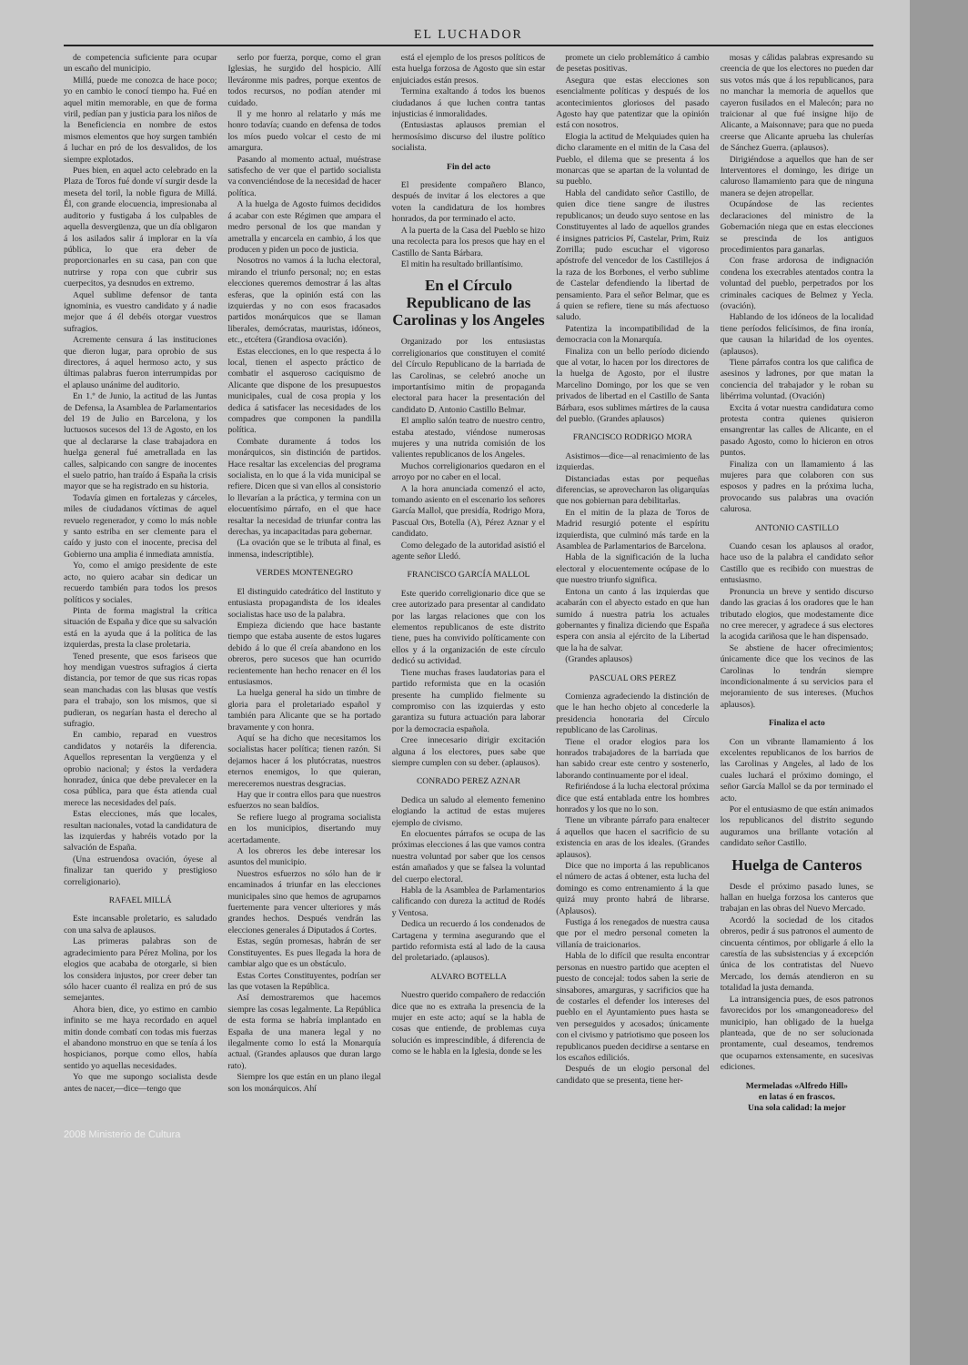EL LUCHADOR
de competencia suficiente para ocupar un escaño del municipio.
Millá, puede me conozca de hace poco; yo en cambio le conocí tiempo ha. Fué en aquel mitin memorable, en que de forma viril, pedían pan y justicia para los niños de la Beneficiencia en nombre de estos mismos elementos que hoy surgen también á luchar en pró de los desvalidos, de los siempre explotados.
Pues bien, en aquel acto celebrado en la Plaza de Toros fué donde ví surgir desde la meseta del toril, la noble figura de Millá. Él, con grande elocuencia, impresionaba al auditorio y fustigaba á los culpables de aquella desvergüenza, que un día obligaron á los asilados salir á implorar en la vía pública, lo que era deber de proporcionarles en su casa, pan con que nutrirse y ropa con que cubrir sus cuerpecitos, ya desnudos en extremo.
Aquel sublime defensor de tanta ignominia, es vuestro candidato y á nadie mejor que á él debéis otorgar vuestros sufragios.
Acremente censura á las instituciones que dieron lugar, para oprobio de sus directores, á aquel hermoso acto, y sus últimas palabras fueron interrumpidas por el aplauso unánime del auditorio.
En 1.º de Junio, la actitud de las Juntas de Defensa, la Asamblea de Parlamentarios del 19 de Julio en Barcelona, y los luctuosos sucesos del 13 de Agosto, en los que al declararse la clase trabajadora en huelga general fué ametrallada en las calles, salpicando con sangre de inocentes el suelo patrio, han traído á España la crisis mayor que se ha registrado en su historia.
Todavía gimen en fortalezas y cárceles, miles de ciudadanos víctimas de aquel revuelo regenerador, y como lo más noble y santo estriba en ser clemente para el caído y justo con el inocente, precisa del Gobierno una amplia é inmediata amnistía.
Yo, como el amigo presidente de este acto, no quiero acabar sin dedicar un recuerdo también para todos los presos políticos y sociales.
Pinta de forma magistral la crítica situación de España y dice que su salvación está en la ayuda que á la política de las izquierdas, presta la clase proletaria.
Tened presente, que esos fariseos que hoy mendigan vuestros sufragios á cierta distancia, por temor de que sus ricas ropas sean manchadas con las blusas que vestís para el trabajo, son los mismos, que si pudieran, os negarían hasta el derecho al sufragio.
En cambio, reparad en vuestros candidatos y notaréis la diferencia. Aquellos representan la vergüenza y el oprobio nacional; y éstos la verdadera honradez, única que debe prevalecer en la cosa pública, para que ésta atienda cual merece las necesidades del país.
Estas elecciones, más que locales, resultan nacionales, votad la candidatura de las izquierdas y habréis votado por la salvación de España.
(Una estruendosa ovación, óyese al finalizar tan querido y prestigioso correligionario).
RAFAEL MILLÁ
Este incansable proletario, es saludado con una salva de aplausos.
Las primeras palabras son de agradecimiento para Pérez Molina, por los elogios que acababa de otorgarle, si bien los considera injustos, por creer deber tan sólo hacer cuanto él realiza en pró de sus semejantes.
Ahora bien, dice, yo estimo en cambio infinito se me haya recordado en aquel mitin donde combatí con todas mis fuerzas el abandono monstruo en que se tenía á los hospicianos, porque como ellos, había sentido yo aquellas necesidades.
Yo que me supongo socialista desde antes de nacer,—dice—tengo que
serlo por fuerza, porque, como el gran Iglesias, he surgido del hospicio. Allí lleváronme mis padres, porque exentos de todos recursos, no podían atender mi cuidado.
Il y me honro al relatarlo y más me honro todavía; cuando en defensa de todos los míos puedo volcar el cesto de mi amargura.
Pasando al momento actual, muéstrase satisfecho de ver que el partido socialista va convenciéndose de la necesidad de hacer política.
A la huelga de Agosto fuimos decididos á acabar con este Régimen que ampara el medro personal de los que mandan y ametralla y encarcela en cambio, á los que producen y piden un poco de justicia.
Nosotros no vamos á la lucha electoral, mirando el triunfo personal; no; en estas elecciones queremos demostrar á las altas esferas, que la opinión está con las izquierdas y no con esos fracasados partidos monárquicos que se llaman liberales, demócratas, mauristas, idóneos, etc., etcétera (Grandiosa ovación).
Estas elecciones, en lo que respecta á lo local, tienen el aspecto práctico de combatir el asqueroso caciquismo de Alicante que dispone de los presupuestos municipales, cual de cosa propia y los dedica á satisfacer las necesidades de los compadres que componen la pandilla política.
Combate duramente á todos los monárquicos, sin distinción de partidos. Hace resaltar las excelencias del programa socialista, en lo que á la vida municipal se refiere. Dicen que si van ellos al consistorio lo llevarían a la práctica, y termina con un elocuentísimo párrafo, en el que hace resaltar la necesidad de triunfar contra las derechas, ya incapacitadas para gobernar.
(La ovación que se le tributa al final, es inmensa, indescriptible).
VERDES MONTENEGRO
El distinguido catedrático del Instituto y entusiasta propagandista de los ideales socialistas hace uso de la palabra.
Empieza diciendo que hace bastante tiempo que estaba ausente de estos lugares debido á lo que él creía abandono en los obreros, pero sucesos que han ocurrido recientemente han hecho renacer en él los entusiasmos.
La huelga general ha sido un timbre de gloria para el proletariado español y también para Alicante que se ha portado bravamente y con honra.
Aquí se ha dicho que necesitamos los socialistas hacer política; tienen razón. Si dejamos hacer á los plutócratas, nuestros eternos enemigos, lo que quieran, mereceremos nuestras desgracias.
Hay que ir contra ellos para que nuestros esfuerzos no sean baldíos.
Se refiere luego al programa socialista en los municipios, disertando muy acertadamente.
A los obreros les debe interesar los asuntos del municipio.
Nuestros esfuerzos no sólo han de ir encaminados á triunfar en las elecciones municipales sino que hemos de agruparnos fuertemente para vencer ulteriores y más grandes hechos. Después vendrán las elecciones generales á Diputados á Cortes.
Estas, según promesas, habrán de ser Constituyentes. Es pues llegada la hora de cambiar algo que es un obstáculo.
Estas Cortes Constituyentes, podrían ser las que votasen la República.
Así demostraremos que hacemos siempre las cosas legalmente. La República de esta forma se habría implantado en España de una manera legal y no ilegalmente como lo está la Monarquía actual. (Grandes aplausos que duran largo rato).
Siempre los que están en un plano ilegal son los monárquicos. Ahí
está el ejemplo de los presos políticos de esta huelga forzosa de Agosto que sin estar enjuiciados están presos.
Termina exaltando á todos los buenos ciudadanos á que luchen contra tantas injusticias é inmoralidades.
(Entusiastas aplausos premian el hermosísimo discurso del ilustre político socialista.
Fin del acto
El presidente compañero Blanco, después de invitar á los electores a que voten la candidatura de los hombres honrados, da por terminado el acto.
A la puerta de la Casa del Pueblo se hizo una recolecta para los presos que hay en el Castillo de Santa Bárbara.
El mitin ha resultado brillantísimo.
En el Círculo Republicano de las Carolinas y los Angeles
Organizado por los entusiastas correligionarios que constituyen el comité del Círculo Republicano de la barriada de las Carolinas, se celebró anoche un importantísimo mitin de propaganda electoral para hacer la presentación del candidato D. Antonio Castillo Belmar.
El amplio salón teatro de nuestro centro, estaba atestado, viéndose numerosas mujeres y una nutrida comisión de los valientes republicanos de los Angeles.
Muchos correligionarios quedaron en el arroyo por no caber en el local.
A la hora anunciada comenzó el acto, tomando asiento en el escenario los señores García Mallol, que presidía, Rodrigo Mora, Pascual Ors, Botella (A), Pérez Aznar y el candidato.
Como delegado de la autoridad asistió el agente señor Lledó.
FRANCISCO GARCÍA MALLOL
Este querido correligionario dice que se cree autorizado para presentar al candidato por las largas relaciones que con los elementos republicanos de este distrito tiene, pues ha convivido políticamente con ellos y á la organización de este círculo dedicó su actividad.
Tiene muchas frases laudatorias para el partido reformista que en la ocasión presente ha cumplido fielmente su compromiso con las izquierdas y esto garantiza su futura actuación para laborar por la democracia española.
Cree innecesario dirigir excitación alguna á los electores, pues sabe que siempre cumplen con su deber. (aplausos).
CONRADO PEREZ AZNAR
Dedica un saludo al elemento femenino elogiando la actitud de estas mujeres ejemplo de civismo.
En elocuentes párrafos se ocupa de las próximas elecciones á las que vamos contra nuestra voluntad por saber que los censos están amañados y que se falsea la voluntad del cuerpo electoral.
Habla de la Asamblea de Parlamentarios calificando con dureza la actitud de Rodés y Ventosa.
Dedica un recuerdo á los condenados de Cartagena y termina asegurando que el partido reformista está al lado de la causa del proletariado. (aplausos).
ALVARO BOTELLA
Nuestro querido compañero de redacción dice que no es extraña la presencia de la mujer en este acto; aquí se la habla de cosas que entiende, de problemas cuya solución es imprescindible, á diferencia de como se le habla en la Iglesia, donde se les
promete un cielo problemático á cambio de pesetas positivas.
Asegura que estas elecciones son esencialmente políticas y después de los acontecimientos gloriosos del pasado Agosto hay que patentizar que la opinión está con nosotros.
Elogia la actitud de Melquiades quien ha dicho claramente en el mitin de la Casa del Pueblo, el dilema que se presenta á los monarcas que se apartan de la voluntad de su pueblo.
Habla del candidato señor Castillo, de quien dice tiene sangre de ilustres republicanos; un deudo suyo sentose en las Constituyentes al lado de aquellos grandes é insignes patricios Pí, Castelar, Prim, Ruiz Zorrilla; pudo escuchar el vigoroso apóstrofe del vencedor de los Castillejos á la raza de los Borbones, el verbo sublime de Castelar defendiendo la libertad de pensamiento. Para el señor Belmar, que es á quien se refiere, tiene su más afectuoso saludo.
Patentiza la incompatibilidad de la democracia con la Monarquía.
Finaliza con un bello período diciendo que al votar, lo hacen por los directores de la huelga de Agosto, por el ilustre Marcelino Domingo, por los que se ven privados de libertad en el Castillo de Santa Bárbara, esos sublimes mártires de la causa del pueblo. (Grandes aplausos)
FRANCISCO RODRIGO MORA
Asistimos—dice—al renacimiento de las izquierdas.
Distanciadas estas por pequeñas diferencias, se aprovecharon las oligarquías que nos gobiernan para debilitarlas.
En el mitin de la plaza de Toros de Madrid resurgió potente el espíritu izquierdista, que culminó más tarde en la Asamblea de Parlamentarios de Barcelona.
Habla de la significación de la lucha electoral y elocuentemente ocúpase de lo que nuestro triunfo significa.
Entona un canto á las izquierdas que acabarán con el abyecto estado en que han sumido á nuestra patria los actuales gobernantes y finaliza diciendo que España espera con ansia al ejército de la Libertad que la ha de salvar.
(Grandes aplausos)
PASCUAL ORS PEREZ
Comienza agradeciendo la distinción de que le han hecho objeto al concederle la presidencia honoraria del Círculo republicano de las Carolinas.
Tiene el orador elogios para los honrados trabajadores de la barriada que han sabido crear este centro y sostenerlo, laborando continuamente por el ideal.
Refiriéndose á la lucha electoral próxima dice que está entablada entre los hombres honrados y los que no lo son.
Tiene un vibrante párrafo para enaltecer á aquellos que hacen el sacrificio de su existencia en aras de los ideales. (Grandes aplausos).
Dice que no importa á las republicanos el número de actas á obtener, esta lucha del domingo es como entrenamiento á la que quizá muy pronto habrá de librarse. (Aplausos).
Fustiga á los renegados de nuestra causa que por el medro personal cometen la villanía de traicionarios.
Habla de lo difícil que resulta encontrar personas en nuestro partido que acepten el puesto de concejal: todos saben la serie de sinsabores, amarguras, y sacrificios que ha de costarles el defender los intereses del pueblo en el Ayuntamiento pues hasta se ven perseguidos y acosados; únicamente con el civismo y patriotismo que poseen los republicanos pueden decidirse a sentarse en los escaños ediliciós.
Después de un elogio personal del candidato que se presenta, tiene her-
mosas y cálidas palabras expresando su creencia de que los electores no pueden dar sus votos más que á los republicanos, para no manchar la memoria de aquellos que cayeron fusilados en el Malecón; para no traicionar al que fué insigne hijo de Alicante, a Maisonnave; para que no pueda creerse que Alicante aprueba las chulerías de Sánchez Guerra. (aplausos).
Dirigiéndose a aquellos que han de ser Interventores el domingo, les dirige un caluroso llamamiento para que de ninguna manera se dejen atropellar.
Ocupándose de las recientes declaraciones del ministro de la Gobernación niega que en estas elecciones se prescinda de los antiguos procedimientos para ganarlas.
Con frase ardorosa de indignación condena los execrables atentados contra la voluntad del pueblo, perpetrados por los criminales caciques de Belmez y Yecla. (ovación).
Hablando de los idóneos de la localidad tiene períodos felicísimos, de fina ironía, que causan la hilaridad de los oyentes. (aplausos).
Tiene párrafos contra los que califica de asesinos y ladrones, por que matan la conciencia del trabajador y le roban su libérrima voluntad. (Ovación)
Excita á votar nuestra candidatura como protesta contra quienes quisieron ensangrentar las calles de Alicante, en el pasado Agosto, como lo hicieron en otros puntos.
Finaliza con un llamamiento á las mujeres para que colaboren con sus esposos y padres en la próxima lucha, provocando sus palabras una ovación calurosa.
ANTONIO CASTILLO
Cuando cesan los aplausos al orador, hace uso de la palabra el candidato señor Castillo que es recibido con muestras de entusiasmo.
Pronuncia un breve y sentido discurso dando las gracias á los oradores que le han tributado elogios, que modestamente dice no cree merecer, y agradece á sus electores la acogida cariñosa que le han dispensado.
Se abstiene de hacer ofrecimientos; únicamente dice que los vecinos de las Carolinas lo tendrán siempre incondicionalmente á su servicios para el mejoramiento de sus intereses. (Muchos aplausos).
Finaliza el acto
Con un vibrante llamamiento á los excelentes republicanos de los barrios de las Carolinas y Angeles, al lado de los cuales luchará el próximo domingo, el señor García Mallol se da por terminado el acto.
Por el entusiasmo de que están animados los republicanos del distrito segundo auguramos una brillante votación al candidato señor Castillo.
Huelga de Canteros
Desde el próximo pasado lunes, se hallan en huelga forzosa los canteros que trabajan en las obras del Nuevo Mercado.
Acordó la sociedad de los citados obreros, pedir á sus patronos el aumento de cincuenta céntimos, por obligarle á ello la carestía de las subsistencias y á excepción única de los contratistas del Nuevo Mercado, los demás atendieron en su totalidad la justa demanda.
La intransigencia pues, de esos patronos favorecidos por los «mangoneadores» del municipio, han obligado de la huelga planteada, que de no ser solucionada prontamente, cual deseamos, tendremos que ocuparnos extensamente, en sucesivas ediciones.
Mermeladas «Alfredo Hill»
en latas ó en frascos.
Una sola calidad: la mejor
2008 Ministerio de Cultura